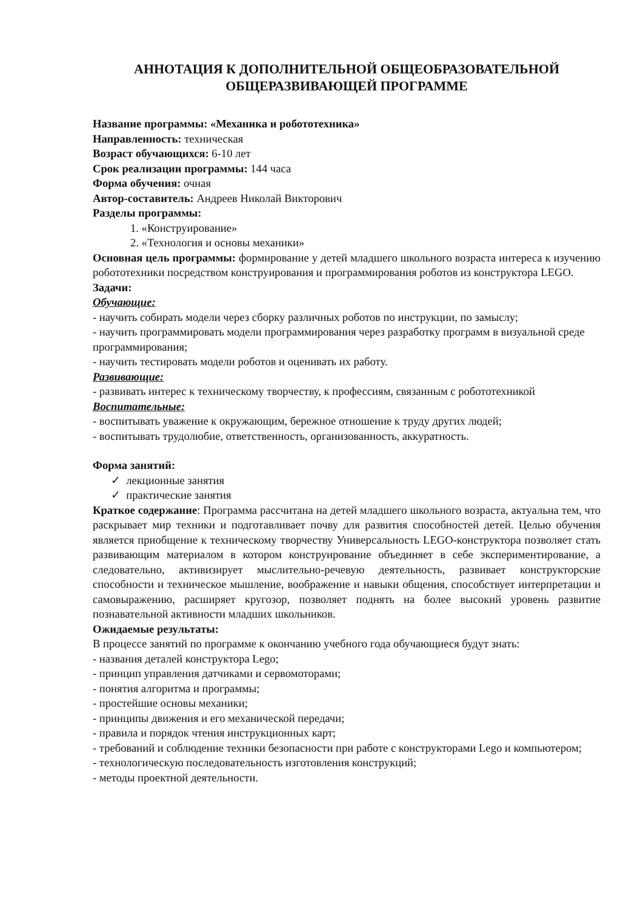АННОТАЦИЯ К ДОПОЛНИТЕЛЬНОЙ ОБЩЕОБРАЗОВАТЕЛЬНОЙ ОБЩЕРАЗВИВАЮЩЕЙ ПРОГРАММЕ
Название программы: «Механика и робототехника»
Направленность: техническая
Возраст обучающихся: 6-10 лет
Срок реализации программы: 144 часа
Форма обучения: очная
Автор-составитель: Андреев Николай Викторович
Разделы программы:
1. «Конструирование»
2. «Технология и основы механики»
Основная цель программы: формирование у детей младшего школьного возраста интереса к изучению робототехники посредством конструирования и программирования роботов из конструктора LEGO.
Задачи:
Обучающие:
- научить собирать модели через сборку различных роботов по инструкции, по замыслу;
- научить программировать модели программирования через разработку программ в визуальной среде программирования;
- научить тестировать модели роботов и оценивать их работу.
Развивающие:
- развивать интерес к техническому творчеству, к профессиям, связанным с робототехникой
Воспитательные:
- воспитывать уважение к окружающим, бережное отношение к труду других людей;
- воспитывать трудолюбие, ответственность, организованность, аккуратность.
Форма занятий:
✓ лекционные занятия
✓ практические занятия
Краткое содержание: Программа рассчитана на детей младшего школьного возраста, актуальна тем, что раскрывает мир техники и подготавливает почву для развития способностей детей. Целью обучения является приобщение к техническому творчеству Универсальность LEGO-конструктора позволяет стать развивающим материалом в котором конструирование объединяет в себе экспериментирование, а следовательно, активизирует мыслительно-речевую деятельность, развивает конструкторские способности и техническое мышление, воображение и навыки общения, способствует интерпретации и самовыражению, расширяет кругозор, позволяет поднять на более высокий уровень развитие познавательной активности младших школьников.
Ожидаемые результаты:
В процессе занятий по программе к окончанию учебного года обучающиеся будут знать:
- названия деталей конструктора Lego;
- принцип управления датчиками и сервомоторами;
- понятия алгоритма и программы;
- простейшие основы механики;
- принципы движения и его механической передачи;
- правила и порядок чтения инструкционных карт;
- требований и соблюдение техники безопасности при работе с конструкторами Lego и компьютером;
- технологическую последовательность изготовления конструкций;
- методы проектной деятельности.